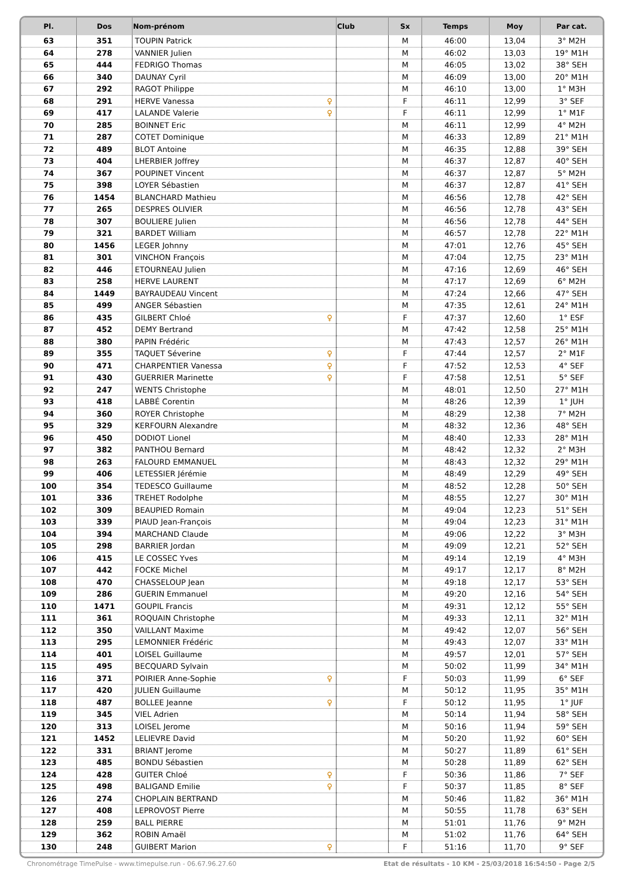| Pl. | Dos | Nom-prénom | Club | Sx | Temps | Moy | Par cat. |
| --- | --- | --- | --- | --- | --- | --- | --- |
| 63 | 351 | TOUPIN Patrick | | M | 46:00 | 13,04 | 3° M2H |
| 64 | 278 | VANNIER Julien | | M | 46:02 | 13,03 | 19° M1H |
| 65 | 444 | FEDRIGO Thomas | | M | 46:05 | 13,02 | 38° SEH |
| 66 | 340 | DAUNAY Cyril | | M | 46:09 | 13,00 | 20° M1H |
| 67 | 292 | RAGOT Philippe | | M | 46:10 | 13,00 | 1° M3H |
| 68 | 291 | HERVE Vanessa ♀ | | F | 46:11 | 12,99 | 3° SEF |
| 69 | 417 | LALANDE Valerie ♀ | | F | 46:11 | 12,99 | 1° M1F |
| 70 | 285 | BOINNET Eric | | M | 46:11 | 12,99 | 4° M2H |
| 71 | 287 | COTET Dominique | | M | 46:33 | 12,89 | 21° M1H |
| 72 | 489 | BLOT Antoine | | M | 46:35 | 12,88 | 39° SEH |
| 73 | 404 | LHERBIER Joffrey | | M | 46:37 | 12,87 | 40° SEH |
| 74 | 367 | POUPINET Vincent | | M | 46:37 | 12,87 | 5° M2H |
| 75 | 398 | LOYER Sébastien | | M | 46:37 | 12,87 | 41° SEH |
| 76 | 1454 | BLANCHARD Mathieu | | M | 46:56 | 12,78 | 42° SEH |
| 77 | 265 | DESPRES OLIVIER | | M | 46:56 | 12,78 | 43° SEH |
| 78 | 307 | BOULIERE Julien | | M | 46:56 | 12,78 | 44° SEH |
| 79 | 321 | BARDET William | | M | 46:57 | 12,78 | 22° M1H |
| 80 | 1456 | LEGER Johnny | | M | 47:01 | 12,76 | 45° SEH |
| 81 | 301 | VINCHON François | | M | 47:04 | 12,75 | 23° M1H |
| 82 | 446 | ETOURNEAU Julien | | M | 47:16 | 12,69 | 46° SEH |
| 83 | 258 | HERVE LAURENT | | M | 47:17 | 12,69 | 6° M2H |
| 84 | 1449 | BAYRAUDEAU Vincent | | M | 47:24 | 12,66 | 47° SEH |
| 85 | 499 | ANGER Sébastien | | M | 47:35 | 12,61 | 24° M1H |
| 86 | 435 | GILBERT Chloé ♀ | | F | 47:37 | 12,60 | 1° ESF |
| 87 | 452 | DEMY Bertrand | | M | 47:42 | 12,58 | 25° M1H |
| 88 | 380 | PAPIN Frédéric | | M | 47:43 | 12,57 | 26° M1H |
| 89 | 355 | TAQUET Séverine ♀ | | F | 47:44 | 12,57 | 2° M1F |
| 90 | 471 | CHARPENTIER Vanessa ♀ | | F | 47:52 | 12,53 | 4° SEF |
| 91 | 430 | GUERRIER Marinette ♀ | | F | 47:58 | 12,51 | 5° SEF |
| 92 | 247 | WENTS Christophe | | M | 48:01 | 12,50 | 27° M1H |
| 93 | 418 | LABBÉ Corentin | | M | 48:26 | 12,39 | 1° JUH |
| 94 | 360 | ROYER Christophe | | M | 48:29 | 12,38 | 7° M2H |
| 95 | 329 | KERFOURN Alexandre | | M | 48:32 | 12,36 | 48° SEH |
| 96 | 450 | DODIOT Lionel | | M | 48:40 | 12,33 | 28° M1H |
| 97 | 382 | PANTHOU Bernard | | M | 48:42 | 12,32 | 2° M3H |
| 98 | 263 | FALOURD EMMANUEL | | M | 48:43 | 12,32 | 29° M1H |
| 99 | 406 | LETESSIER Jérémie | | M | 48:49 | 12,29 | 49° SEH |
| 100 | 354 | TEDESCO Guillaume | | M | 48:52 | 12,28 | 50° SEH |
| 101 | 336 | TREHET Rodolphe | | M | 48:55 | 12,27 | 30° M1H |
| 102 | 309 | BEAUPIED Romain | | M | 49:04 | 12,23 | 51° SEH |
| 103 | 339 | PIAUD Jean-François | | M | 49:04 | 12,23 | 31° M1H |
| 104 | 394 | MARCHAND Claude | | M | 49:06 | 12,22 | 3° M3H |
| 105 | 298 | BARRIER Jordan | | M | 49:09 | 12,21 | 52° SEH |
| 106 | 415 | LE COSSEC Yves | | M | 49:14 | 12,19 | 4° M3H |
| 107 | 442 | FOCKE Michel | | M | 49:17 | 12,17 | 8° M2H |
| 108 | 470 | CHASSELOUP Jean | | M | 49:18 | 12,17 | 53° SEH |
| 109 | 286 | GUERIN Emmanuel | | M | 49:20 | 12,16 | 54° SEH |
| 110 | 1471 | GOUPIL Francis | | M | 49:31 | 12,12 | 55° SEH |
| 111 | 361 | ROQUAIN Christophe | | M | 49:33 | 12,11 | 32° M1H |
| 112 | 350 | VAILLANT Maxime | | M | 49:42 | 12,07 | 56° SEH |
| 113 | 295 | LEMONNIER Frédéric | | M | 49:43 | 12,07 | 33° M1H |
| 114 | 401 | LOISEL Guillaume | | M | 49:57 | 12,01 | 57° SEH |
| 115 | 495 | BECQUARD Sylvain | | M | 50:02 | 11,99 | 34° M1H |
| 116 | 371 | POIRIER Anne-Sophie ♀ | | F | 50:03 | 11,99 | 6° SEF |
| 117 | 420 | JULIEN Guillaume | | M | 50:12 | 11,95 | 35° M1H |
| 118 | 487 | BOLLEE Jeanne ♀ | | F | 50:12 | 11,95 | 1° JUF |
| 119 | 345 | VIEL Adrien | | M | 50:14 | 11,94 | 58° SEH |
| 120 | 313 | LOISEL Jerome | | M | 50:16 | 11,94 | 59° SEH |
| 121 | 1452 | LELIEVRE David | | M | 50:20 | 11,92 | 60° SEH |
| 122 | 331 | BRIANT Jerome | | M | 50:27 | 11,89 | 61° SEH |
| 123 | 485 | BONDU Sébastien | | M | 50:28 | 11,89 | 62° SEH |
| 124 | 428 | GUITER Chloé ♀ | | F | 50:36 | 11,86 | 7° SEF |
| 125 | 498 | BALIGAND Emilie ♀ | | F | 50:37 | 11,85 | 8° SEF |
| 126 | 274 | CHOPLAIN BERTRAND | | M | 50:46 | 11,82 | 36° M1H |
| 127 | 408 | LEPROVOST Pierre | | M | 50:55 | 11,78 | 63° SEH |
| 128 | 259 | BALL PIERRE | | M | 51:01 | 11,76 | 9° M2H |
| 129 | 362 | ROBIN Amaël | | M | 51:02 | 11,76 | 64° SEH |
| 130 | 248 | GUIBERT Marion ♀ | | F | 51:16 | 11,70 | 9° SEF |
Chronométrage TimePulse - www.timepulse.run - 06.67.96.27.60 Etat de résultats - 10 KM - 25/03/2018 16:54:50 - Page 2/5